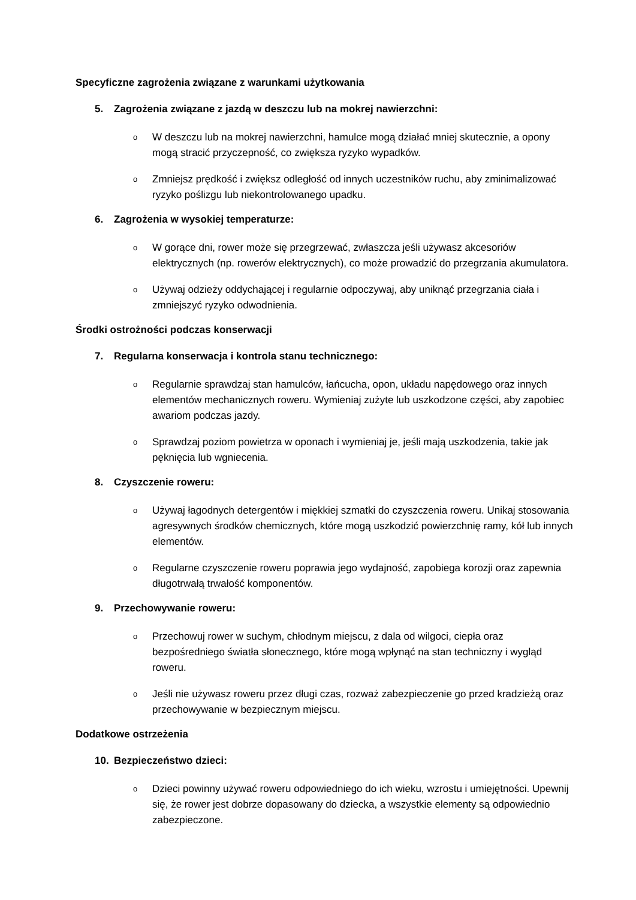Specyficzne zagrożenia związane z warunkami użytkowania
5. Zagrożenia związane z jazdą w deszczu lub na mokrej nawierzchni:
o W deszczu lub na mokrej nawierzchni, hamulce mogą działać mniej skutecznie, a opony mogą stracić przyczepność, co zwiększa ryzyko wypadków.
o Zmniejsz prędkość i zwiększ odległość od innych uczestników ruchu, aby zminimalizować ryzyko poślizgu lub niekontrolowanego upadku.
6. Zagrożenia w wysokiej temperaturze:
o W gorące dni, rower może się przegrzewać, zwłaszcza jeśli używasz akcesoriów elektrycznych (np. rowerów elektrycznych), co może prowadzić do przegrzania akumulatora.
o Używaj odzieży oddychającej i regularnie odpoczywaj, aby uniknąć przegrzania ciała i zmniejszyć ryzyko odwodnienia.
Środki ostrożności podczas konserwacji
7. Regularna konserwacja i kontrola stanu technicznego:
o Regularnie sprawdzaj stan hamulców, łańcucha, opon, układu napędowego oraz innych elementów mechanicznych roweru. Wymieniaj zużyte lub uszkodzone części, aby zapobiec awariom podczas jazdy.
o Sprawdzaj poziom powietrza w oponach i wymieniaj je, jeśli mają uszkodzenia, takie jak pęknięcia lub wgniecenia.
8. Czyszczenie roweru:
o Używaj łagodnych detergentów i miękkiej szmatki do czyszczenia roweru. Unikaj stosowania agresywnych środków chemicznych, które mogą uszkodzić powierzchnię ramy, kół lub innych elementów.
o Regularne czyszczenie roweru poprawia jego wydajność, zapobiega korozji oraz zapewnia długotrwałą trwałość komponentów.
9. Przechowywanie roweru:
o Przechowuj rower w suchym, chłodnym miejscu, z dala od wilgoci, ciepła oraz bezpośredniego światła słonecznego, które mogą wpłynąć na stan techniczny i wygląd roweru.
o Jeśli nie używasz roweru przez długi czas, rozważ zabezpieczenie go przed kradzieżą oraz przechowywanie w bezpiecznym miejscu.
Dodatkowe ostrzeżenia
10. Bezpieczeństwo dzieci:
o Dzieci powinny używać roweru odpowiedniego do ich wieku, wzrostu i umiejętności. Upewnij się, że rower jest dobrze dopasowany do dziecka, a wszystkie elementy są odpowiednio zabezpieczone.